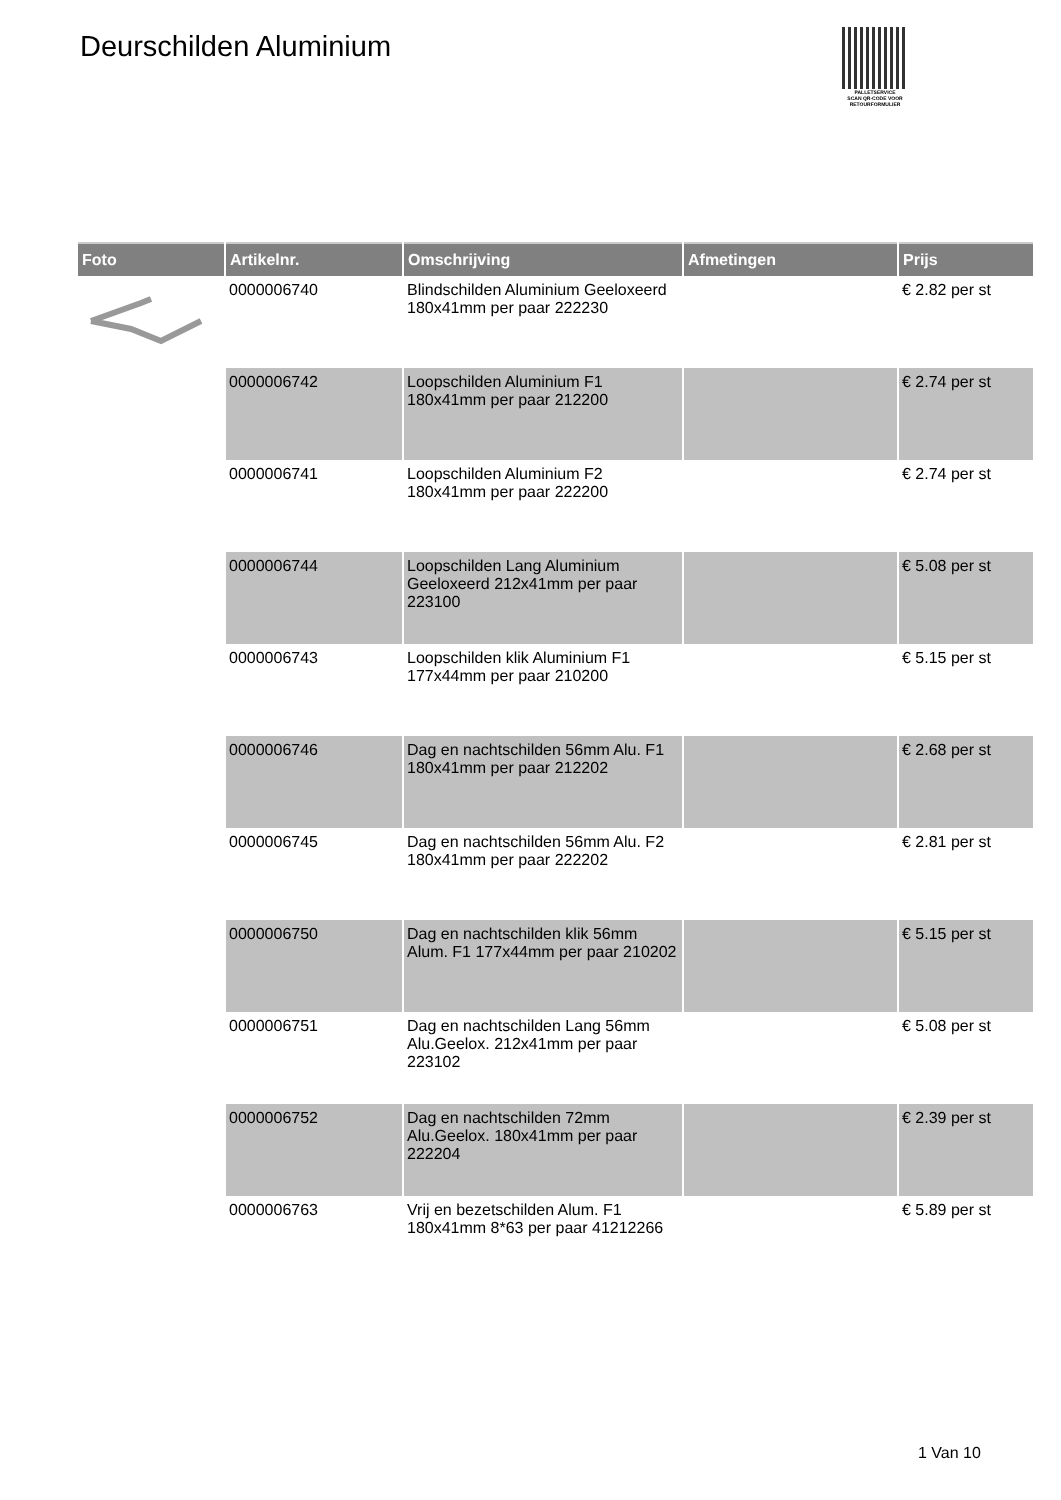Deurschilden Aluminium
PALLETSERVICE
SCAN QR-CODE VOOR RETOURFORMULIER
| Foto | Artikelnr. | Omschrijving | Afmetingen | Prijs |
| --- | --- | --- | --- | --- |
| | 0000006740 | Blindschilden Aluminium Geeloxeerd 180x41mm per paar 222230 | | € 2.82 per st |
| | 0000006742 | Loopschilden Aluminium F1 180x41mm per paar 212200 | | € 2.74 per st |
| | 0000006741 | Loopschilden Aluminium F2 180x41mm per paar 222200 | | € 2.74 per st |
| | 0000006744 | Loopschilden Lang Aluminium Geeloxeerd 212x41mm per paar 223100 | | € 5.08 per st |
| | 0000006743 | Loopschilden klik Aluminium F1 177x44mm per paar 210200 | | € 5.15 per st |
| | 0000006746 | Dag en nachtschilden 56mm Alu. F1 180x41mm per paar 212202 | | € 2.68 per st |
| | 0000006745 | Dag en nachtschilden 56mm Alu. F2 180x41mm per paar 222202 | | € 2.81 per st |
| | 0000006750 | Dag en nachtschilden klik 56mm Alum. F1 177x44mm per paar 210202 | | € 5.15 per st |
| | 0000006751 | Dag en nachtschilden Lang 56mm Alu.Geelox. 212x41mm per paar 223102 | | € 5.08 per st |
| | 0000006752 | Dag en nachtschilden 72mm Alu.Geelox. 180x41mm per paar 222204 | | € 2.39 per st |
| | 0000006763 | Vrij en bezetschilden Alum. F1 180x41mm 8*63 per paar 41212266 | | € 5.89 per st |
1 Van 10